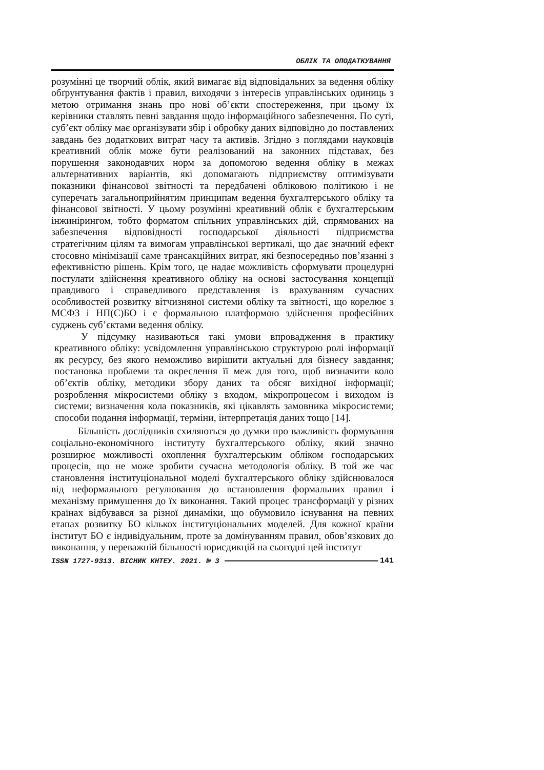ОБЛІК ТА ОПОДАТКУВАННЯ
розумінні це творчий облік, який вимагає від відповідальних за ведення обліку обґрунтування фактів і правил, виходячи з інтересів управлінських одиниць з метою отримання знань про нові об’єкти спостереження, при цьому їх керівники ставлять певні завдання щодо інформаційного забезпечення. По суті, суб’єкт обліку має організувати збір і обробку даних відповідно до поставлених завдань без додаткових витрат часу та активів. Згідно з поглядами науковців креативний облік може бути реалізований на законних підставах, без порушення законодавчих норм за допомогою ведення обліку в межах альтернативних варіантів, які допомагають підприємству оптимізувати показники фінансової звітності та передбачені обліковою політикою і не суперечать загальноприйнятим принципам ведення бухгалтерського обліку та фінансової звітності. У цьому розумінні креативний облік є бухгалтерським інжинірингом, тобто форматом спільних управлінських дій, спрямованих на забезпечення відповідності господарської діяльності підприємства стратегічним цілям та вимогам управлінської вертикалі, що дає значний ефект стосовно мінімізації саме трансакційних витрат, які безпосередньо пов’язанні з ефективністю рішень. Крім того, це надає можливість сформувати процедурні постулати здійснення креативного обліку на основі застосування концепції правдивого і справедливого представлення із врахуванням сучасних особливостей розвитку вітчизняної системи обліку та звітності, що корелює з МСФЗ і НП(С)БО і є формальною платформою здійснення професійних суджень суб’єктами ведення обліку.
У підсумку називаються такі умови впровадження в практику креативного обліку: усвідомлення управлінською структурою ролі інформації як ресурсу, без якого неможливо вирішити актуальні для бізнесу завдання; постановка проблеми та окреслення її меж для того, щоб визначити коло об’єктів обліку, методики збору даних та обсяг вихідної інформації; розроблення мікросистеми обліку з входом, мікропроцесом і виходом із системи; визначення кола показників, які цікавлять замовника мікросистеми; способи подання інформації, терміни, інтерпретація даних тощо [14].
Більшість дослідників схиляються до думки про важливість формування соціально-економічного інституту бухгалтерського обліку, який значно розширює можливості охоплення бухгалтерським обліком господарських процесів, що не може зробити сучасна методологія обліку. В той же час становлення інституціональної моделі бухгалтерського обліку здійснювалося від неформального регулювання до встановлення формальних правил і механізму примушення до їх виконання. Такий процес трансформації у різних країнах відбувався за різної динаміки, що обумовило існування на певних етапах розвитку БО кількох інституціональних моделей. Для кожної країни інститут БО є індивідуальним, проте за домінуванням правил, обов’язкових до виконання, у переважній більшості юрисдикцій на сьогодні цей інститут
ISSN 1727-9313. ВІСНИК КНТЕУ. 2021. № 3 141